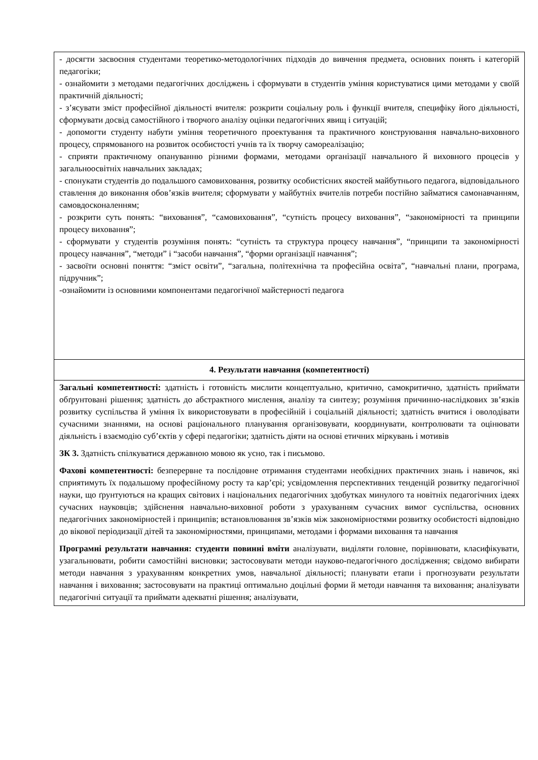| - досягти засвоєння студентами теоретико-методологічних підходів до вивчення предмета, основних понять і категорій педагогіки; - ознайомити з методами педагогічних досліджень і сформувати в студентів уміння користуватися цими методами у своїй практичній діяльності; - з’ясувати зміст професійної діяльності вчителя: розкрити соціальну роль і функції вчителя, специфіку його діяльності, сформувати досвід самостійного і творчого аналізу оцінки педагогічних явищ і ситуацій; - допомогти студенту набути уміння теоретичного проектування та практичного конструювання навчально-виховного процесу, спрямованого на розвиток особистості учнів та їх творчу самореалізацію; - сприяти практичному опануванню різними формами, методами організації навчального й виховного процесів у загальноосвітніх навчальних закладах; - спонукати студентів до подальшого самовиховання, розвитку особистісних якостей майбутнього педагога, відповідального ставлення до виконання обов’язків вчителя; сформувати у майбутніх вчителів потреби постійно займатися самонавчанням, самовдосконаленням; - розкрити суть понять: “виховання”, “самовиховання”, “сутність процесу виховання”, “закономірності та принципи процесу виховання”; - сформувати у студентів розуміння понять: “сутність та структура процесу навчання”, “принципи та закономірності процесу навчання”, “методи” і “засоби навчання”, “форми організації навчання”; - засвоїти основні поняття: “зміст освіти”, “загальна, політехнічна та професійна освіта”, “навчальні плани, програма, підручник”; -ознайомити із основними компонентами педагогічної майстерності педагога |
| 4. Результати навчання (компетентності) |
| Загальні компетентності: здатність і готовність мислити концептуально, критично, самокритично, здатність приймати обґрунтовані рішення; здатність до абстрактного мислення, аналізу та синтезу; розуміння причинно-наслідкових зв’язків розвитку суспільства й уміння їх використовувати в професійній і соціальній діяльності; здатність вчитися і оволодівати сучасними знаннями, на основі раціонального планування організовувати, координувати, контролювати та оцінювати діяльність і взаємодію суб’єктів у сфері педагогіки; здатність діяти на основі етичних міркувань і мотивів ЗК 3. Здатність спілкуватися державною мовою як усно, так і письмово. Фахові компетентності: безперервне та послідовне отримання студентами необхідних практичних знань і навичок, які сприятимуть їх подальшому професійному росту та кар’єрі; усвідомлення перспективних тенденцій розвитку педагогічної науки, що ґрунтуються на кращих світових і національних педагогічних здобутках минулого та новітніх педагогічних ідеях сучасних науковців; здійснення навчально-виховної роботи з урахуванням сучасних вимог суспільства, основних педагогічних закономірностей і принципів; встановлювання зв’язків між закономірностями розвитку особистості відповідно до вікової періодизації дітей та закономірностями, принципами, методами і формами виховання та навчання Програмні результати навчання: студенти повинні вміти аналізувати, виділяти головне, порівнювати, класифікувати, узагальнювати, робити самостійні висновки; застосовувати методи науково-педагогічного дослідження; свідомо вибирати методи навчання з урахуванням конкретних умов, навчальної діяльності; планувати етапи і прогнозувати результати навчання і виховання; застосовувати на практиці оптимально доцільні форми й методи навчання та виховання; аналізувати педагогічні ситуації та приймати адекватні рішення; аналізувати, |